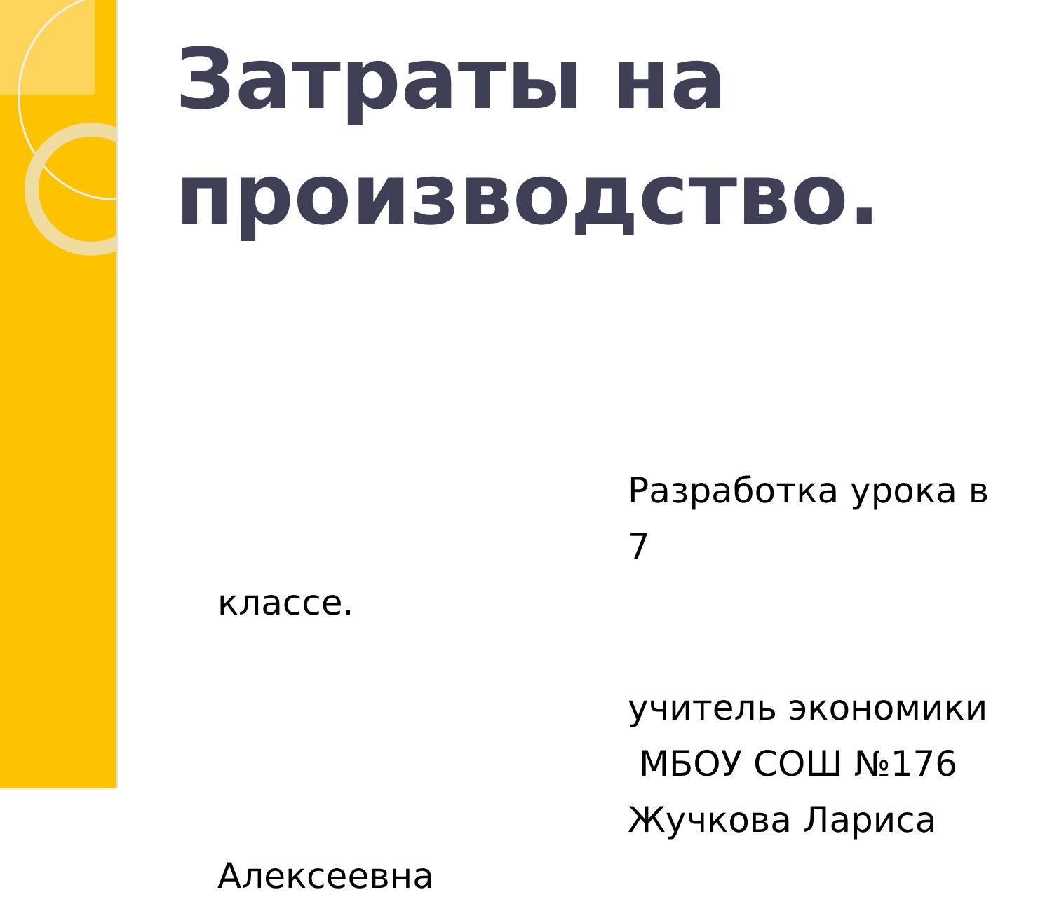Затраты на
производство.
Разработка урока в 7
классе.
учитель экономики
МБОУ СОШ №176
Жучкова Лариса
Алексеевна